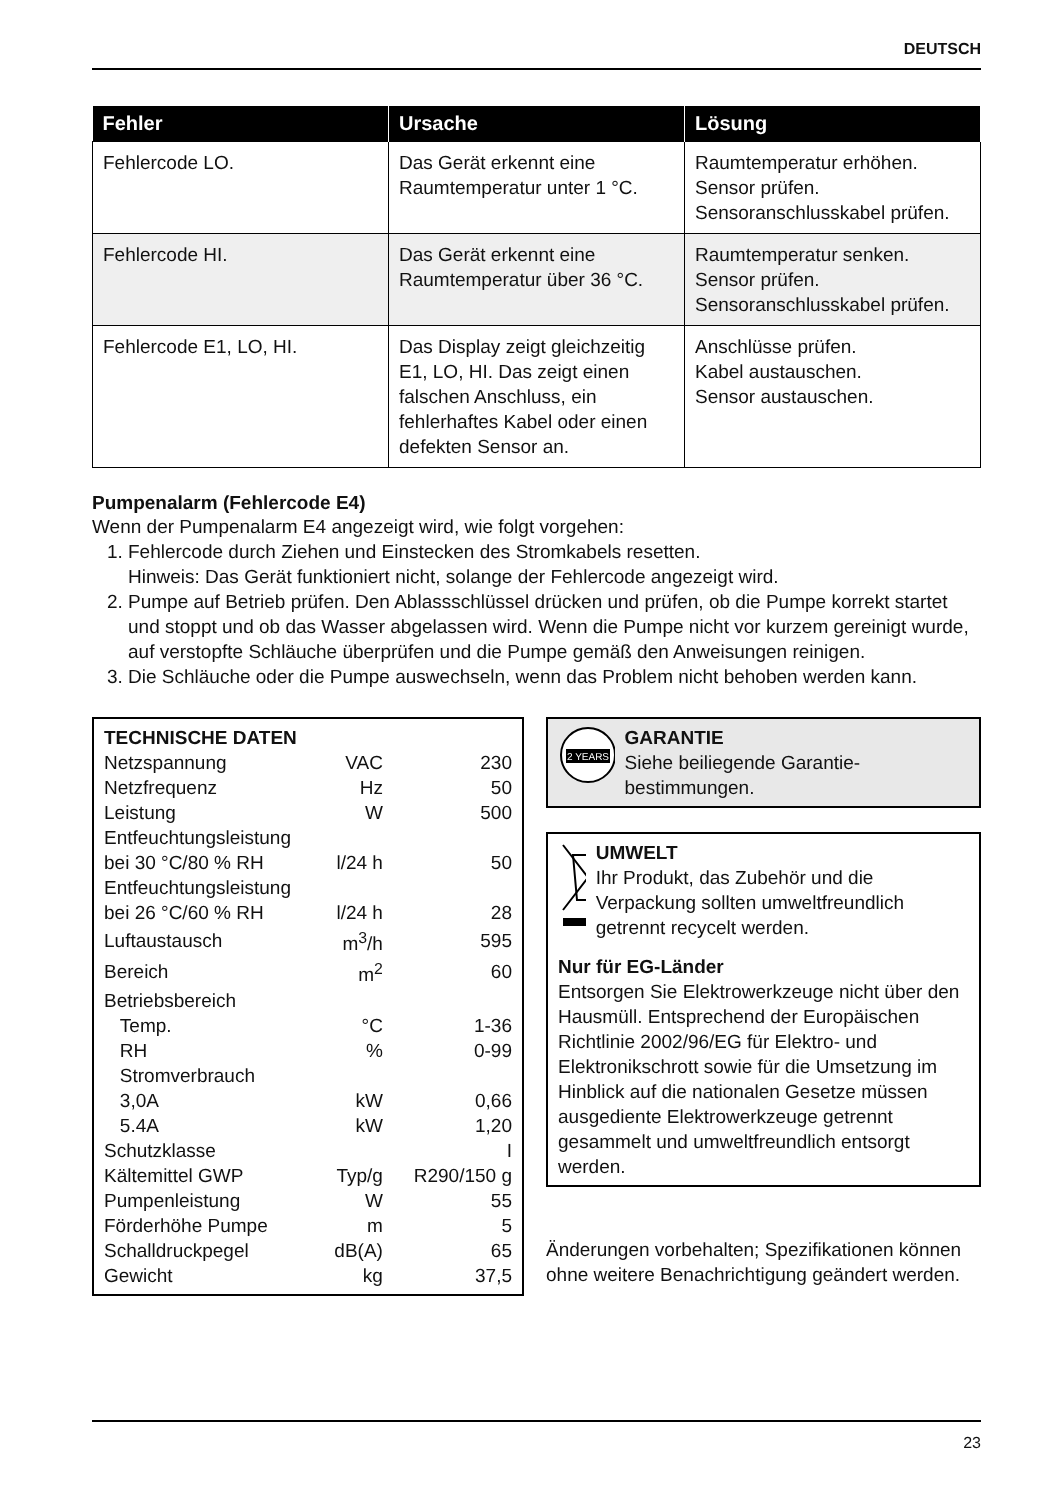DEUTSCH
| Fehler | Ursache | Lösung |
| --- | --- | --- |
| Fehlercode LO. | Das Gerät erkennt eine Raumtemperatur unter 1 °C. | Raumtemperatur erhöhen. Sensor prüfen. Sensoranschlusskabel prüfen. |
| Fehlercode HI. | Das Gerät erkennt eine Raumtemperatur über 36 °C. | Raumtemperatur senken. Sensor prüfen. Sensoranschlusskabel prüfen. |
| Fehlercode E1, LO, HI. | Das Display zeigt gleichzeitig E1, LO, HI. Das zeigt einen falschen Anschluss, ein fehlerhaftes Kabel oder einen defekten Sensor an. | Anschlüsse prüfen. Kabel austauschen. Sensor austauschen. |
Pumpenalarm (Fehlercode E4)
Wenn der Pumpenalarm E4 angezeigt wird, wie folgt vorgehen:
1. Fehlercode durch Ziehen und Einstecken des Stromkabels resetten.
Hinweis: Das Gerät funktioniert nicht, solange der Fehlercode angezeigt wird.
2. Pumpe auf Betrieb prüfen. Den Ablassschlüssel drücken und prüfen, ob die Pumpe korrekt startet und stoppt und ob das Wasser abgelassen wird. Wenn die Pumpe nicht vor kurzem gereinigt wurde, auf verstopfte Schläuche überprüfen und die Pumpe gemäß den Anweisungen reinigen.
3. Die Schläuche oder die Pumpe auswechseln, wenn das Problem nicht behoben werden kann.
| TECHNISCHE DATEN | | |
| Netzspannung | VAC | 230 |
| Netzfrequenz | Hz | 50 |
| Leistung | W | 500 |
| Entfeuchtungsleistung | | |
| bei 30 °C/80 % RH | l/24 h | 50 |
| Entfeuchtungsleistung | | |
| bei 26 °C/60 % RH | l/24 h | 28 |
| Luftaustausch | m<sup>3</sup>/h | 595 |
| Bereich | m<sup>2</sup> | 60 |
| Betriebsbereich | | |
| Temp. | °C | 1-36 |
| RH | % | 0-99 |
| Stromverbrauch | | |
| 3,0A | kW | 0,66 |
| 5.4A | kW | 1,20 |
| Schutzklasse | | I |
| Kältemittel GWP | Typ/g | R290/150 g |
| Pumpenleistung | W | 55 |
| Förderhöhe Pumpe | m | 5 |
| Schalldruckpegel | dB(A) | 65 |
| Gewicht | kg | 37,5 |
2 YEARS
GARANTIE
Siehe beiliegende Garantie-bestimmungen.
UMWELT
Ihr Produkt, das Zubehör und die Verpackung sollten umweltfreundlich getrennt recycelt werden.
Nur für EG-Länder
Entsorgen Sie Elektrowerkzeuge nicht über den Hausmüll. Entsprechend der Europäischen Richtlinie 2002/96/EG für Elektro- und Elektronikschrott sowie für die Umsetzung im Hinblick auf die nationalen Gesetze müssen ausgediente Elektrowerkzeuge getrennt gesammelt und umweltfreundlich entsorgt werden.
Änderungen vorbehalten; Spezifikationen können ohne weitere Benachrichtigung geändert werden.
23